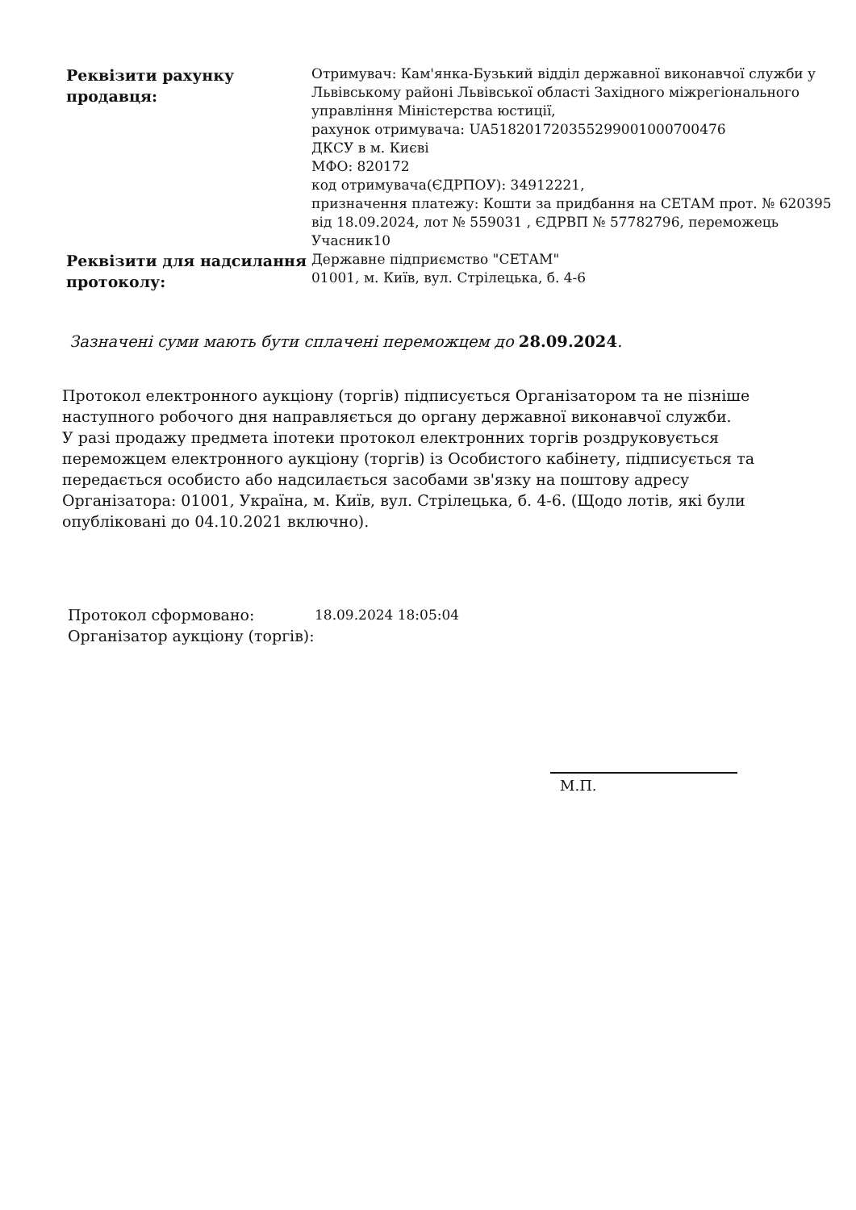| Реквізити рахунку продавця: | Отримувач: Кам'янка-Бузький відділ державної виконавчої служби у Львівському районі Львівської області Західного міжрегіонального управління Міністерства юстиції, рахунок отримувача: UA518201720355299001000700476 ДКСУ в м. Києві МФО: 820172 код отримувача(ЄДРПОУ): 34912221, призначення платежу: Кошти за придбання на СЕТАМ прот. № 620395 від 18.09.2024, лот № 559031 , ЄДРВП № 57782796, переможець Учасник10 |
| Реквізити для надсилання протоколу: | Державне підприємство "СЕТАМ" 01001, м. Київ, вул. Стрілецька, б. 4-6 |
Зазначені суми мають бути сплачені переможцем до 28.09.2024.
Протокол електронного аукціону (торгів) підписується Організатором та не пізніше наступного робочого дня направляється до органу державної виконавчої служби.
У разі продажу предмета іпотеки протокол електронних торгів роздруковується переможцем електронного аукціону (торгів) із Особистого кабінету, підписується та передається особисто або надсилається засобами зв'язку на поштову адресу Організатора: 01001, Україна, м. Київ, вул. Стрілецька, б. 4-6. (Щодо лотів, які були опубліковані до 04.10.2021 включно).
| Протокол сформовано: | 18.09.2024 18:05:04 |
| Організатор аукціону (торгів): | |
М.П.